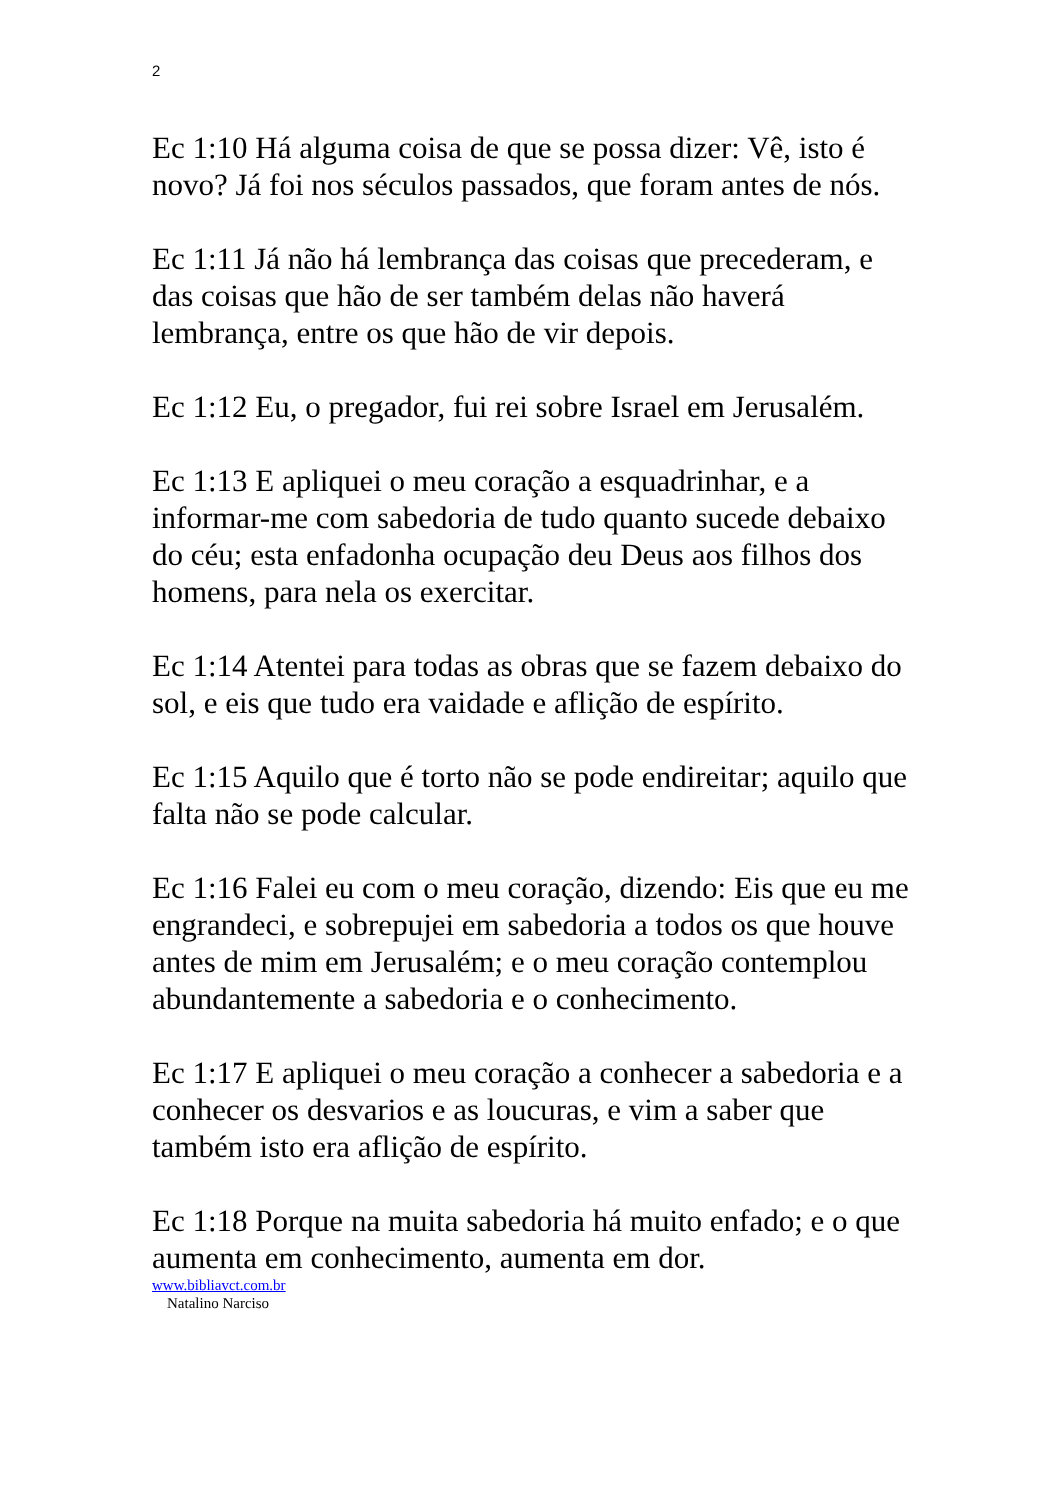2
Ec 1:10 Há alguma coisa de que se possa dizer: Vê, isto é novo? Já foi nos séculos passados, que foram antes de nós.
Ec 1:11 Já não há lembrança das coisas que precederam, e das coisas que hão de ser também delas não haverá lembrança, entre os que hão de vir depois.
Ec 1:12 Eu, o pregador, fui rei sobre Israel em Jerusalém.
Ec 1:13 E apliquei o meu coração a esquadrinhar, e a informar-me com sabedoria de tudo quanto sucede debaixo do céu; esta enfadonha ocupação deu Deus aos filhos dos homens, para nela os exercitar.
Ec 1:14 Atentei para todas as obras que se fazem debaixo do sol, e eis que tudo era vaidade e aflição de espírito.
Ec 1:15 Aquilo que é torto não se pode endireitar; aquilo que falta não se pode calcular.
Ec 1:16 Falei eu com o meu coração, dizendo: Eis que eu me engrandeci, e sobrepujei em sabedoria a todos os que houve antes de mim em Jerusalém; e o meu coração contemplou abundantemente a sabedoria e o conhecimento.
Ec 1:17 E apliquei o meu coração a conhecer a sabedoria e a conhecer os desvarios e as loucuras, e vim a saber que também isto era aflição de espírito.
Ec 1:18 Porque na muita sabedoria há muito enfado; e o que aumenta em conhecimento, aumenta em dor.
www.bibliavct.com.br
Natalino Narciso